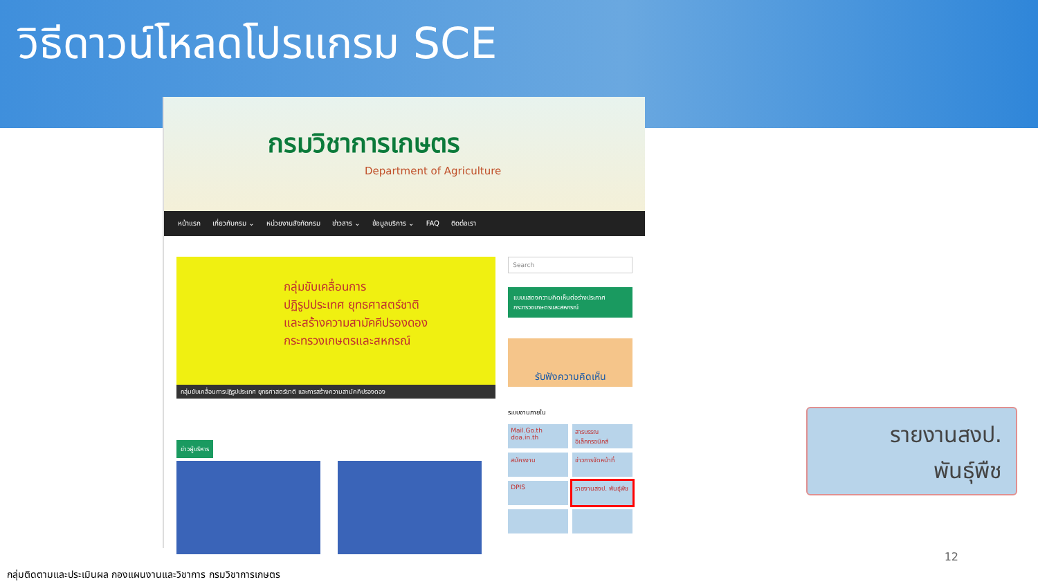วิธีดาวน์โหลดโปรแกรม SCE
กรมวิชาการเกษตร
Department of Agriculture
หน้าแรก เกี่ยวกับกรม ⌄ หน่วยงานสังกัดกรม ข่าวสาร ⌄ ข้อมูลบริการ ⌄ FAQ ติดต่อเรา
กลุ่มขับเคลื่อนการ
ปฏิรูปประเทศ ยุทธศาสตร์ชาติ
และสร้างความสามัคคีปรองดอง
กระทรวงเกษตรและสหกรณ์
กลุ่มขับเคลื่อนการปฏิรูปประเทศ ยุทธศาสตร์ชาติ และการสร้างความสามัคคีปรองดอง
ข่าวผู้บริหาร
Search
แบบแสดงความคิดเห็นต่อร่างประกาศ กระทรวงเกษตรและสหกรณ์
รับฟังความคิดเห็น
ระบบงานภายใน
Mail.Go.th doa.in.th
สารบรรณ อิเล็กทรอนิกส์
สมัครงาน
ข่าวการจัดหน้าที่
DPIS
รายงานสงป. พันธุ์พืช
รายงานสงป.
พันธุ์พืช
12
กลุ่มติดตามและประเมินผล กองแผนงานและวิชาการ กรมวิชาการเกษตร